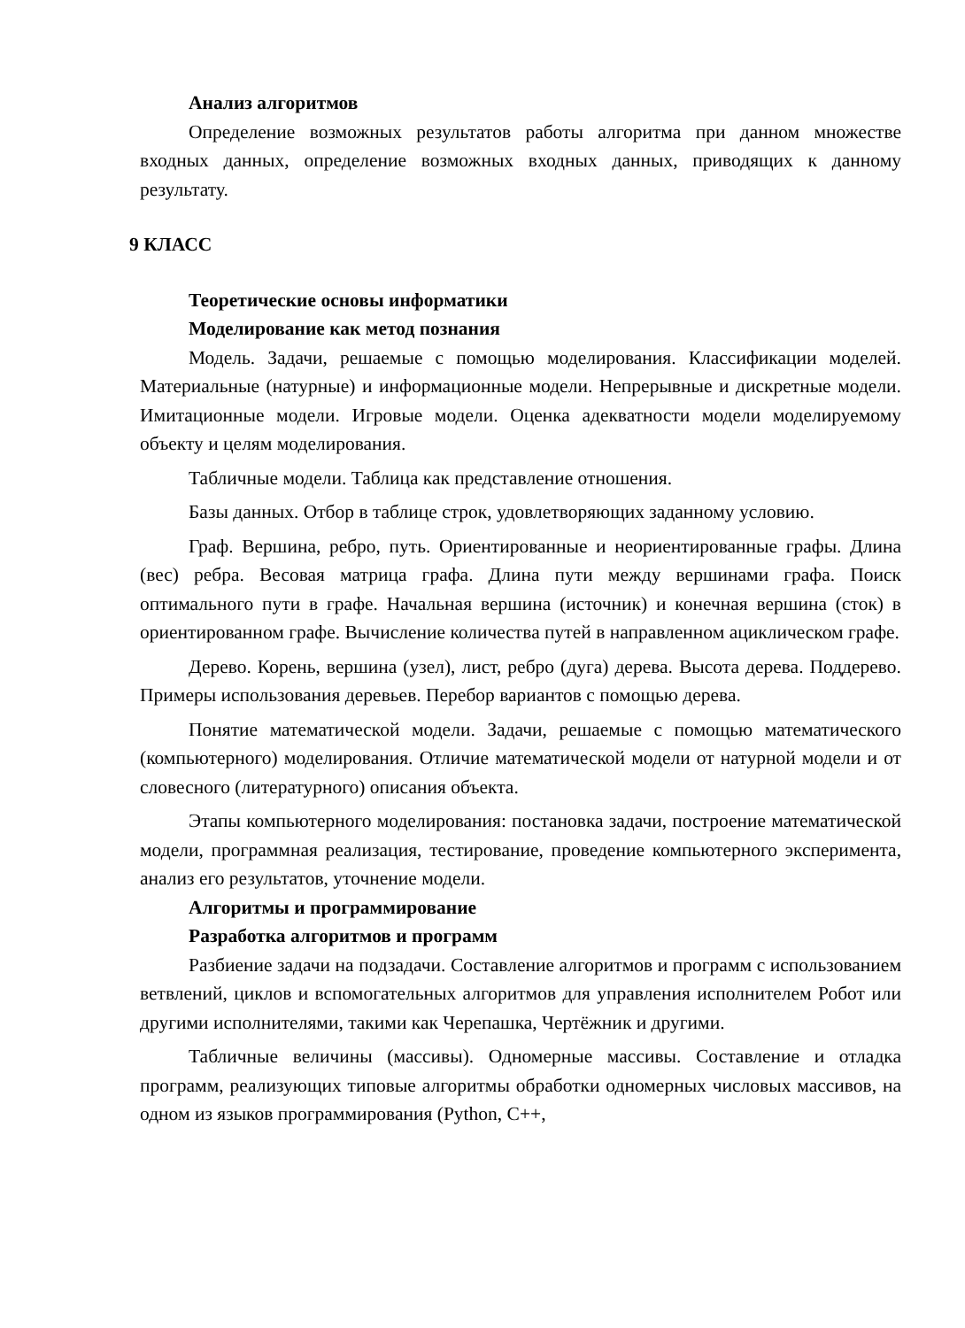Анализ алгоритмов
Определение возможных результатов работы алгоритма при данном множестве входных данных, определение возможных входных данных, приводящих к данному результату.
9 КЛАСС
Теоретические основы информатики
Моделирование как метод познания
Модель. Задачи, решаемые с помощью моделирования. Классификации моделей. Материальные (натурные) и информационные модели. Непрерывные и дискретные модели. Имитационные модели. Игровые модели. Оценка адекватности модели моделируемому объекту и целям моделирования.
Табличные модели. Таблица как представление отношения.
Базы данных. Отбор в таблице строк, удовлетворяющих заданному условию.
Граф. Вершина, ребро, путь. Ориентированные и неориентированные графы. Длина (вес) ребра. Весовая матрица графа. Длина пути между вершинами графа. Поиск оптимального пути в графе. Начальная вершина (источник) и конечная вершина (сток) в ориентированном графе. Вычисление количества путей в направленном ациклическом графе.
Дерево. Корень, вершина (узел), лист, ребро (дуга) дерева. Высота дерева. Поддерево. Примеры использования деревьев. Перебор вариантов с помощью дерева.
Понятие математической модели. Задачи, решаемые с помощью математического (компьютерного) моделирования. Отличие математической модели от натурной модели и от словесного (литературного) описания объекта.
Этапы компьютерного моделирования: постановка задачи, построение математической модели, программная реализация, тестирование, проведение компьютерного эксперимента, анализ его результатов, уточнение модели.
Алгоритмы и программирование
Разработка алгоритмов и программ
Разбиение задачи на подзадачи. Составление алгоритмов и программ с использованием ветвлений, циклов и вспомогательных алгоритмов для управления исполнителем Робот или другими исполнителями, такими как Черепашка, Чертёжник и другими.
Табличные величины (массивы). Одномерные массивы. Составление и отладка программ, реализующих типовые алгоритмы обработки одномерных числовых массивов, на одном из языков программирования (Python, C++,